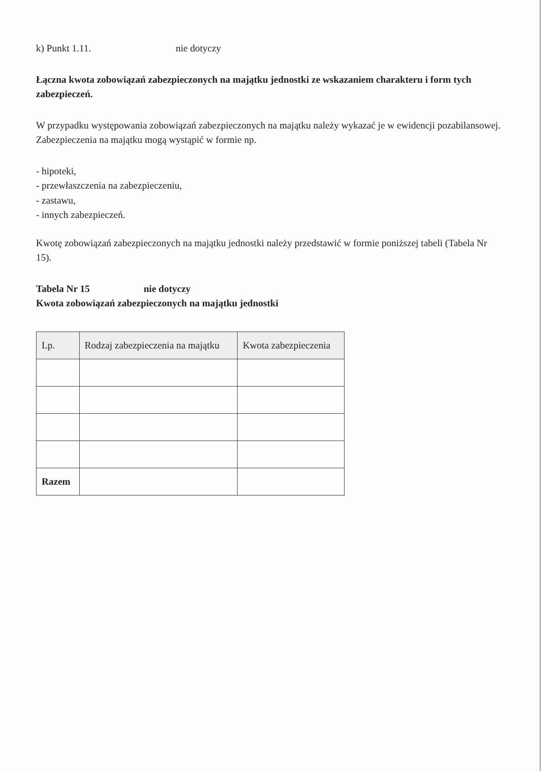k) Punkt 1.11. nie dotyczy
Łączna kwota zobowiązań zabezpieczonych na majątku jednostki ze wskazaniem charakteru i form tych zabezpieczeń.
W przypadku występowania zobowiązań zabezpieczonych na majątku należy wykazać je w ewidencji pozabilansowej. Zabezpieczenia na majątku mogą wystąpić w formie np.
- hipoteki,
- przewłaszczenia na zabezpieczeniu,
- zastawu,
- innych zabezpieczeń.
Kwotę zobowiązań zabezpieczonych na majątku jednostki należy przedstawić w formie poniższej tabeli (Tabela Nr 15).
Tabela Nr 15 nie dotyczy
Kwota zobowiązań zabezpieczonych na majątku jednostki
| Lp. | Rodzaj zabezpieczenia na majątku | Kwota zabezpieczenia |
| --- | --- | --- |
| Razem | | |